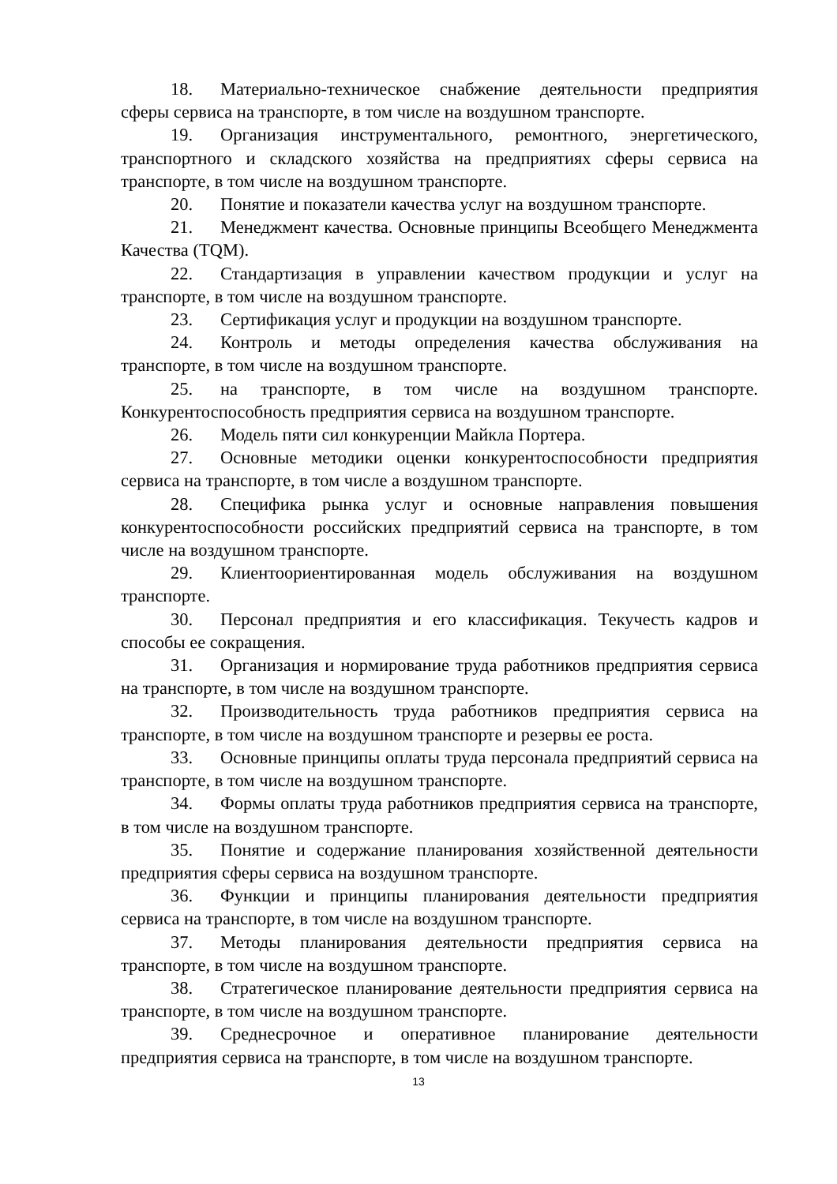18. Материально-техническое снабжение деятельности предприятия сферы сервиса на транспорте, в том числе на воздушном транспорте.
19. Организация инструментального, ремонтного, энергетического, транспортного и складского хозяйства на предприятиях сферы сервиса на транспорте, в том числе на воздушном транспорте.
20. Понятие и показатели качества услуг на воздушном транспорте.
21. Менеджмент качества. Основные принципы Всеобщего Менеджмента Качества (TQM).
22. Стандартизация в управлении качеством продукции и услуг на транспорте, в том числе на воздушном транспорте.
23. Сертификация услуг и продукции на воздушном транспорте.
24. Контроль и методы определения качества обслуживания на транспорте, в том числе на воздушном транспорте.
25. на транспорте, в том числе на воздушном транспорте. Конкурентоспособность предприятия сервиса на воздушном транспорте.
26. Модель пяти сил конкуренции Майкла Портера.
27. Основные методики оценки конкурентоспособности предприятия сервиса на транспорте, в том числе а воздушном транспорте.
28. Специфика рынка услуг и основные направления повышения конкурентоспособности российских предприятий сервиса на транспорте, в том числе на воздушном транспорте.
29. Клиентоориентированная модель обслуживания на воздушном транспорте.
30. Персонал предприятия и его классификация. Текучесть кадров и способы ее сокращения.
31. Организация и нормирование труда работников предприятия сервиса на транспорте, в том числе на воздушном транспорте.
32. Производительность труда работников предприятия сервиса на транспорте, в том числе на воздушном транспорте и резервы ее роста.
33. Основные принципы оплаты труда персонала предприятий сервиса на транспорте, в том числе на воздушном транспорте.
34. Формы оплаты труда работников предприятия сервиса на транспорте, в том числе на воздушном транспорте.
35. Понятие и содержание планирования хозяйственной деятельности предприятия сферы сервиса на воздушном транспорте.
36. Функции и принципы планирования деятельности предприятия сервиса на транспорте, в том числе на воздушном транспорте.
37. Методы планирования деятельности предприятия сервиса на транспорте, в том числе на воздушном транспорте.
38. Стратегическое планирование деятельности предприятия сервиса на транспорте, в том числе на воздушном транспорте.
39. Среднесрочное и оперативное планирование деятельности предприятия сервиса на транспорте, в том числе на воздушном транспорте.
13